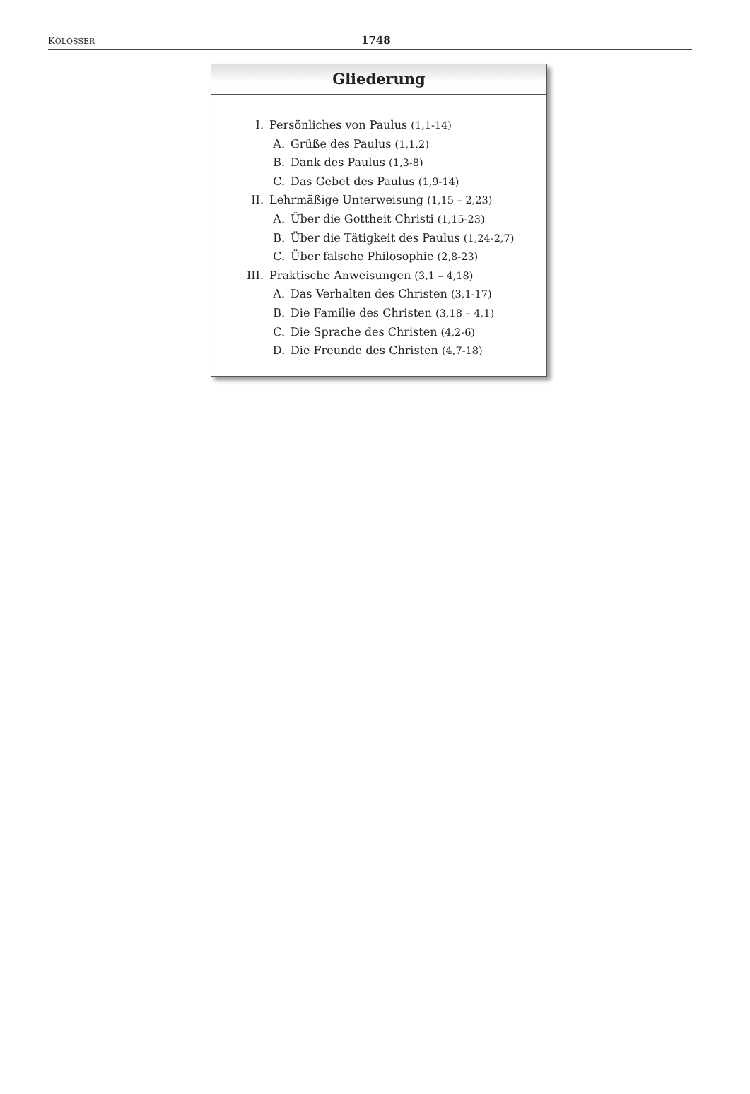KOLOSSER 1748
Gliederung
I. Persönliches von Paulus (1,1-14)
A. Grüße des Paulus (1,1.2)
B. Dank des Paulus (1,3-8)
C. Das Gebet des Paulus (1,9-14)
II. Lehrmäßige Unterweisung (1,15 – 2,23)
A. Über die Gottheit Christi (1,15-23)
B. Über die Tätigkeit des Paulus (1,24-2,7)
C. Über falsche Philosophie (2,8-23)
III. Praktische Anweisungen (3,1 – 4,18)
A. Das Verhalten des Christen (3,1-17)
B. Die Familie des Christen (3,18 – 4,1)
C. Die Sprache des Christen (4,2-6)
D. Die Freunde des Christen (4,7-18)